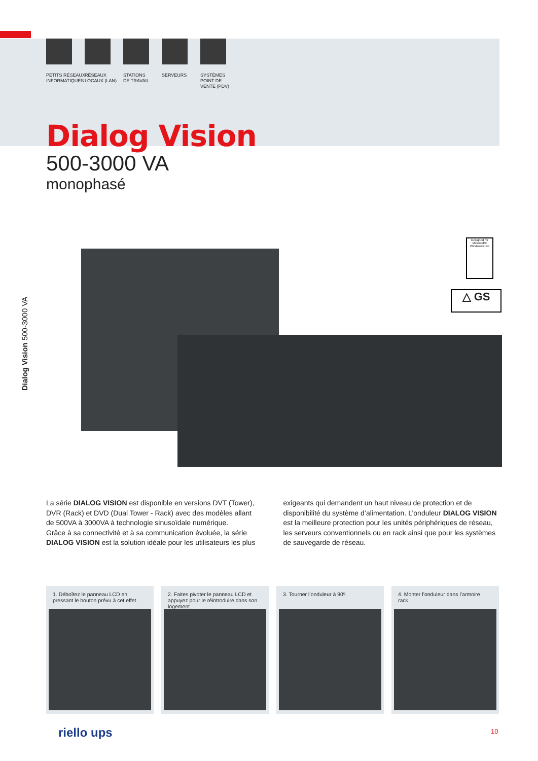PETITS RÉSEAUX
INFORMATIQUES
RÉSEAUX
LOCAUX (LAN)
STATIONS
DE TRAVAIL
SERVEURS SYSTÈMES
POINT DE
VENTE (PDV)
Dialog Vision
500-3000 VA
monophasé
Dialog Vision 500-3000 VA
Designed for
Microsoft® Windows® XP
△ GS
La série DIALOG VISION est disponible en versions DVT (Tower), DVR (Rack) et DVD (Dual Tower - Rack) avec des modèles allant de 500VA à 3000VA à technologie sinusoïdale numérique.
Grâce à sa connectivité et à sa communication évoluée, la série DIALOG VISION est la solution idéale pour les utilisateurs les plus exigeants qui demandent un haut niveau de protection et de disponibilité du système d’alimentation. L’onduleur DIALOG VISION est la meilleure protection pour les unités périphériques de réseau, les serveurs conventionnels ou en rack ainsi que pour les systèmes de sauvegarde de réseau.
1. Déboîtez le panneau LCD en pressant le bouton prévu à cet effet.
2. Faites pivoter le panneau LCD et appuyez pour le réintroduire dans son logement.
3. Tourner l’onduleur à 90º. 4. Monter l’onduleur dans l’armoire rack.
riello ups 10